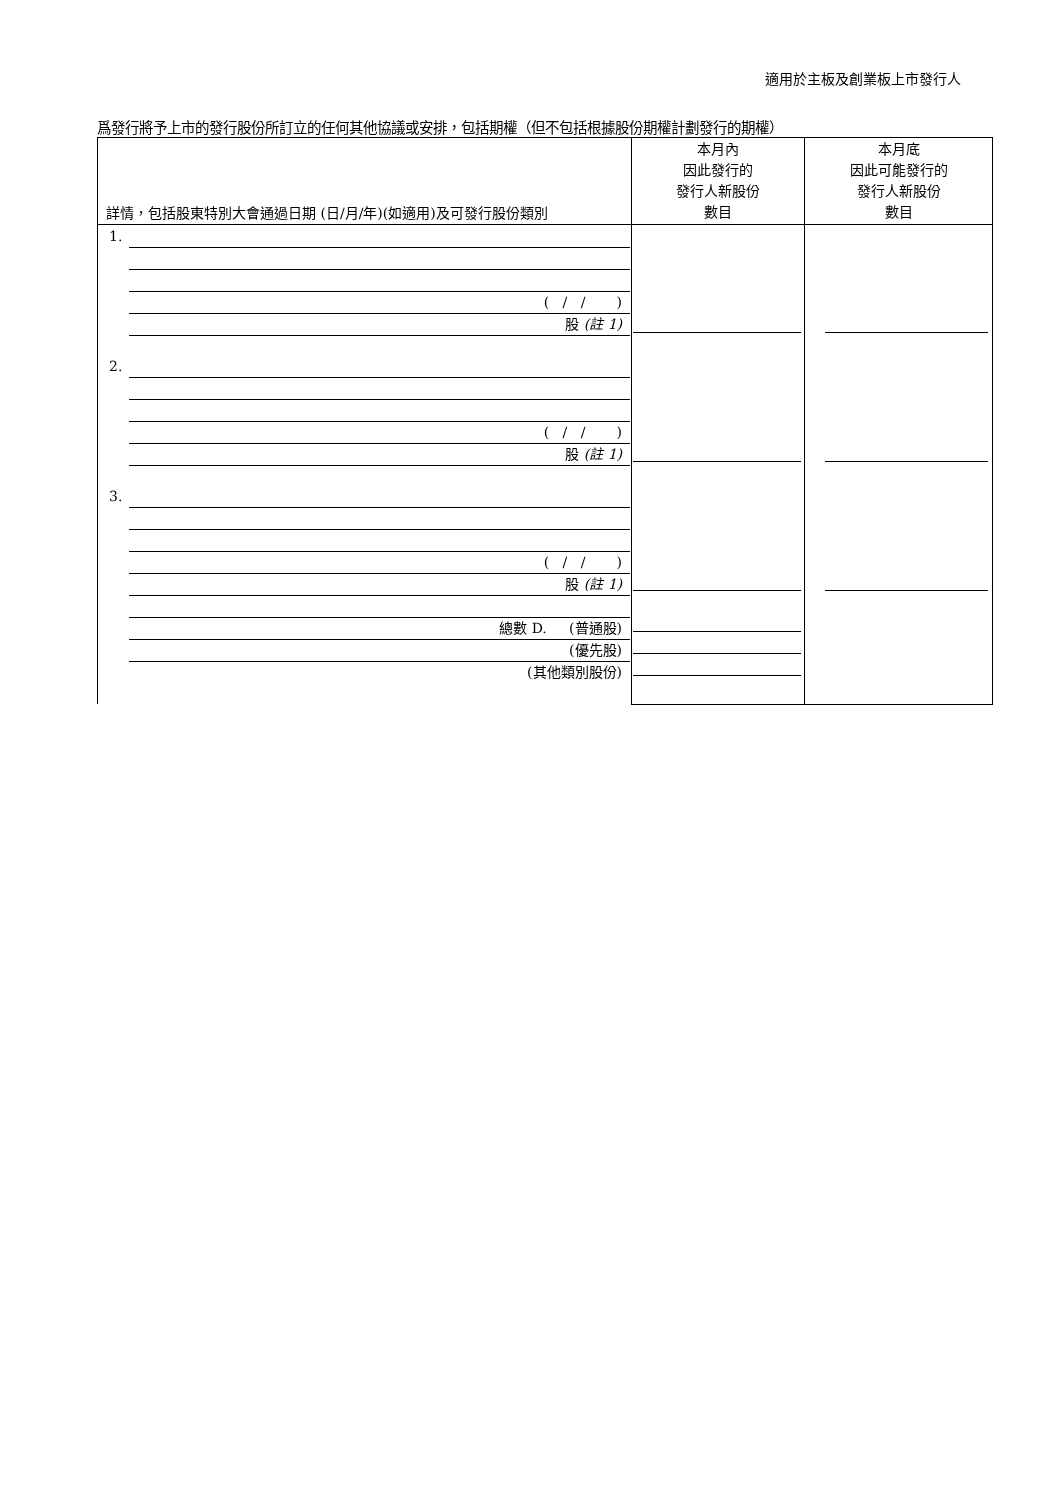適用於主板及創業板上市發行人
爲發行將予上市的發行股份所訂立的任何其他協議或安排，包括期權（但不包括根據股份期權計劃發行的期權）
| 詳情，包括股東特別大會通過日期 (日/月/年)(如適用)及可發行股份類別 | 本月內 因此發行的 發行人新股份 數目 | 本月底 因此可能發行的 發行人新股份 數目 |
| --- | --- | --- |
| 1. ( / / ) 股 (註 1) 2. ( / / ) 股 (註 1) 3. ( / / ) 股 (註 1) 總數 D. (普通股) (優先股) (其他類別股份) | | |